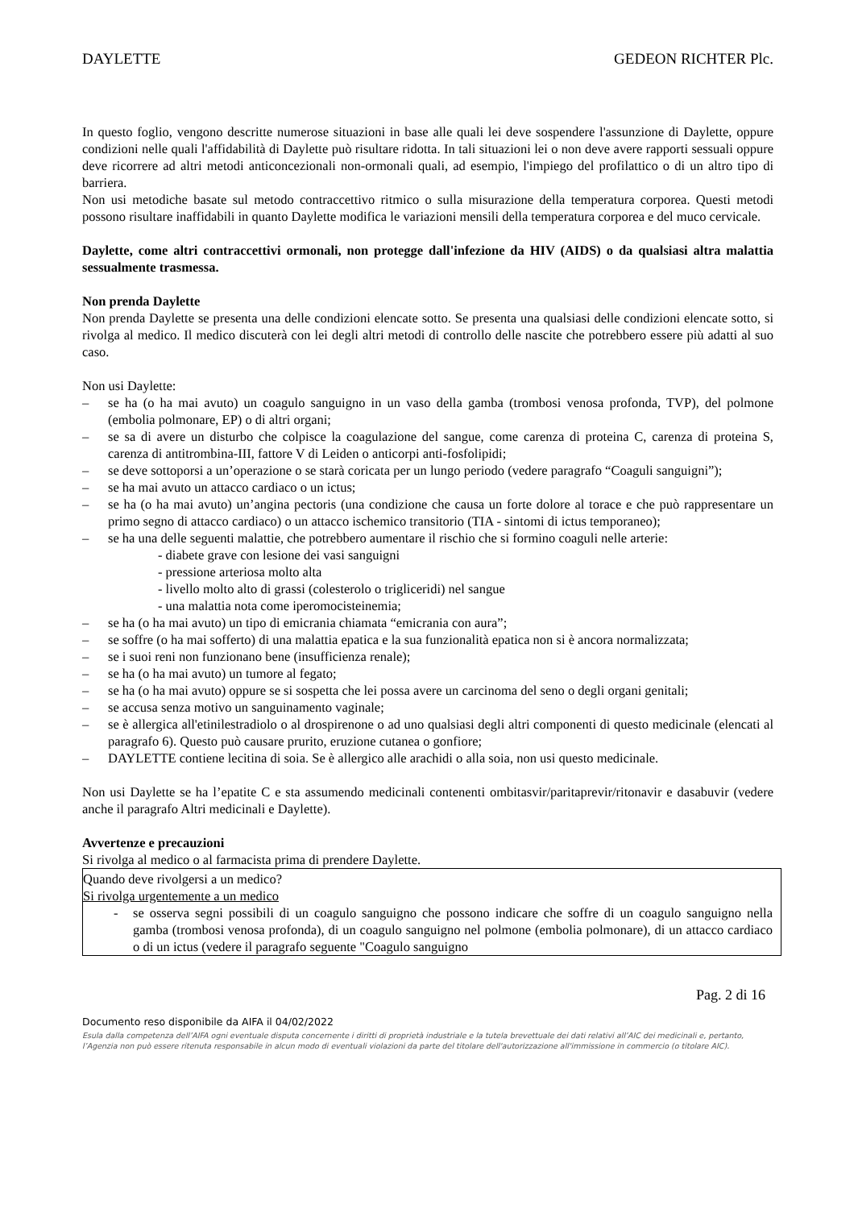DAYLETTE GEDEON RICHTER Plc.
In questo foglio, vengono descritte numerose situazioni in base alle quali lei deve sospendere l'assunzione di Daylette, oppure condizioni nelle quali l'affidabilità di Daylette può risultare ridotta. In tali situazioni lei o non deve avere rapporti sessuali oppure deve ricorrere ad altri metodi anticoncezionali non-ormonali quali, ad esempio, l'impiego del profilattico o di un altro tipo di barriera.
Non usi metodiche basate sul metodo contraccettivo ritmico o sulla misurazione della temperatura corporea. Questi metodi possono risultare inaffidabili in quanto Daylette modifica le variazioni mensili della temperatura corporea e del muco cervicale.
Daylette, come altri contraccettivi ormonali, non protegge dall'infezione da HIV (AIDS) o da qualsiasi altra malattia sessualmente trasmessa.
Non prenda Daylette
Non prenda Daylette se presenta una delle condizioni elencate sotto. Se presenta una qualsiasi delle condizioni elencate sotto, si rivolga al medico. Il medico discuterà con lei degli altri metodi di controllo delle nascite che potrebbero essere più adatti al suo caso.
Non usi Daylette:
– se ha (o ha mai avuto) un coagulo sanguigno in un vaso della gamba (trombosi venosa profonda, TVP), del polmone (embolia polmonare, EP) o di altri organi;
– se sa di avere un disturbo che colpisce la coagulazione del sangue, come carenza di proteina C, carenza di proteina S, carenza di antitrombina-III, fattore V di Leiden o anticorpi anti-fosfolipidi;
– se deve sottoporsi a un’operazione o se starà coricata per un lungo periodo (vedere paragrafo “Coaguli sanguigni”);
– se ha mai avuto un attacco cardiaco o un ictus;
– se ha (o ha mai avuto) un’angina pectoris (una condizione che causa un forte dolore al torace e che può rappresentare un primo segno di attacco cardiaco) o un attacco ischemico transitorio (TIA - sintomi di ictus temporaneo);
– se ha una delle seguenti malattie, che potrebbero aumentare il rischio che si formino coaguli nelle arterie:
- diabete grave con lesione dei vasi sanguigni
- pressione arteriosa molto alta
- livello molto alto di grassi (colesterolo o trigliceridi) nel sangue
- una malattia nota come iperomocisteinemia;
– se ha (o ha mai avuto) un tipo di emicrania chiamata “emicrania con aura”;
– se soffre (o ha mai sofferto) di una malattia epatica e la sua funzionalità epatica non si è ancora normalizzata;
– se i suoi reni non funzionano bene (insufficienza renale);
– se ha (o ha mai avuto) un tumore al fegato;
– se ha (o ha mai avuto) oppure se si sospetta che lei possa avere un carcinoma del seno o degli organi genitali;
– se accusa senza motivo un sanguinamento vaginale;
– se è allergica all'etinilestradiolo o al drospirenone o ad uno qualsiasi degli altri componenti di questo medicinale (elencati al paragrafo 6). Questo può causare prurito, eruzione cutanea o gonfiore;
– DAYLETTE contiene lecitina di soia. Se è allergico alle arachidi o alla soia, non usi questo medicinale.
Non usi Daylette se ha l’epatite C e sta assumendo medicinali contenenti ombitasvir/paritaprevir/ritonavir e dasabuvir (vedere anche il paragrafo Altri medicinali e Daylette).
Avvertenze e precauzioni
Si rivolga al medico o al farmacista prima di prendere Daylette.
Quando deve rivolgersi a un medico?
Si rivolga urgentemente a un medico
- se osserva segni possibili di un coagulo sanguigno che possono indicare che soffre di un coagulo sanguigno nella gamba (trombosi venosa profonda), di un coagulo sanguigno nel polmone (embolia polmonare), di un attacco cardiaco o di un ictus (vedere il paragrafo seguente "Coagulo sanguigno
Pag. 2 di 16
Documento reso disponibile da AIFA il 04/02/2022
Esula dalla competenza dell’AIFA ogni eventuale disputa concernente i diritti di proprietà industriale e la tutela brevettuale dei dati relativi all’AIC dei medicinali e, pertanto, l’Agenzia non può essere ritenuta responsabile in alcun modo di eventuali violazioni da parte del titolare dell'autorizzazione all'immissione in commercio (o titolare AIC).